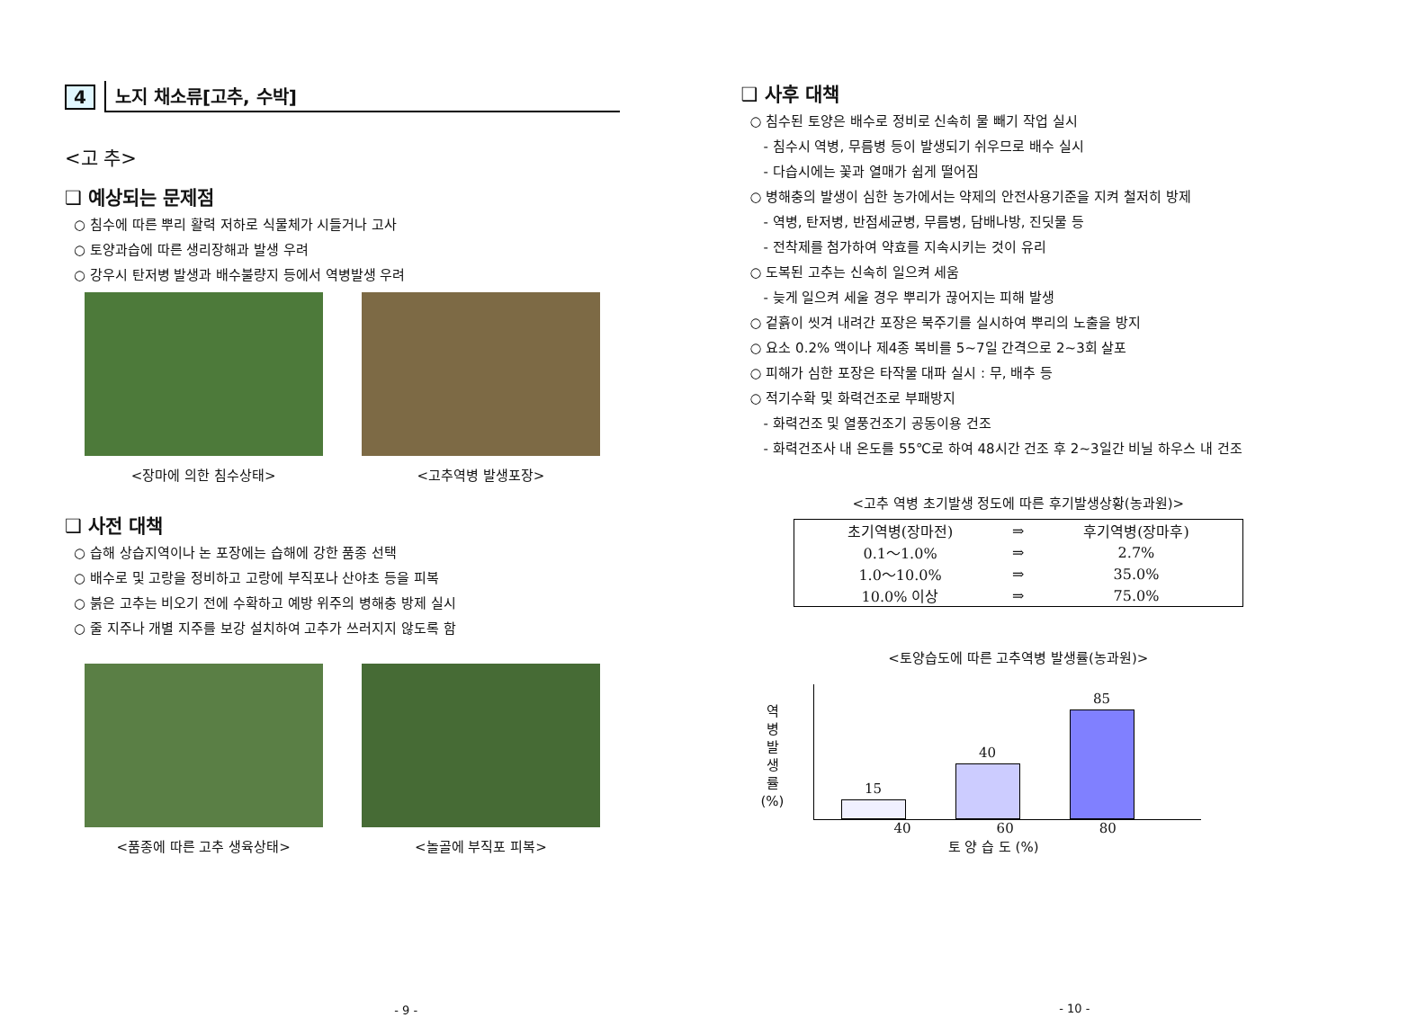4 노지 채소류[고추, 수박]
<고 추>
❑ 예상되는 문제점
○ 침수에 따른 뿌리 활력 저하로 식물체가 시들거나 고사
○ 토양과습에 따른 생리장해과 발생 우려
○ 강우시 탄저병 발생과 배수불량지 등에서 역병발생 우려
<장마에 의한 침수상태> <고추역병 발생포장>
❑ 사전 대책
○ 습해 상습지역이나 논 포장에는 습해에 강한 품종 선택
○ 배수로 및 고랑을 정비하고 고랑에 부직포나 산야초 등을 피복
○ 붉은 고추는 비오기 전에 수확하고 예방 위주의 병해충 방제 실시
○ 줄 지주나 개별 지주를 보강 설치하여 고추가 쓰러지지 않도록 함
<품종에 따른 고추 생육상태> <놀골에 부직포 피복>
- 9 -
❑ 사후 대책
○ 침수된 토양은 배수로 정비로 신속히 물 빼기 작업 실시
- 침수시 역병, 무름병 등이 발생되기 쉬우므로 배수 실시
- 다습시에는 꽃과 열매가 쉽게 떨어짐
○ 병해충의 발생이 심한 농가에서는 약제의 안전사용기준을 지켜 철저히 방제
- 역병, 탄저병, 반점세균병, 무름병, 담배나방, 진딧물 등
- 전착제를 첨가하여 약효를 지속시키는 것이 유리
○ 도복된 고추는 신속히 일으켜 세움
- 늦게 일으켜 세울 경우 뿌리가 끊어지는 피해 발생
○ 겉흙이 씻겨 내려간 포장은 북주기를 실시하여 뿌리의 노출을 방지
○ 요소 0.2% 액이나 제4종 복비를 5~7일 간격으로 2~3회 살포
○ 피해가 심한 포장은 타작물 대파 실시 : 무, 배추 등
○ 적기수확 및 화력건조로 부패방지
- 화력건조 및 열풍건조기 공동이용 건조
- 화력건조사 내 온도를 55℃로 하여 48시간 건조 후 2~3일간 비닐 하우스 내 건조
<고추 역병 초기발생 정도에 따른 후기발생상황(농과원)>
| 초기역병(장마전) | ⇒ | 후기역병(장마후) |
| --- | --- | --- |
| 0.1～1.0% | ⇒ | 2.7% |
| 1.0～10.0% | ⇒ | 35.0% |
| 10.0% 이상 | ⇒ | 75.0% |
<토양습도에 따른 고추역병 발생률(농과원)>
역
병
발
생
률
(%)
15
40
85
40 60 80
토 양 습 도 (%)
- 10 -